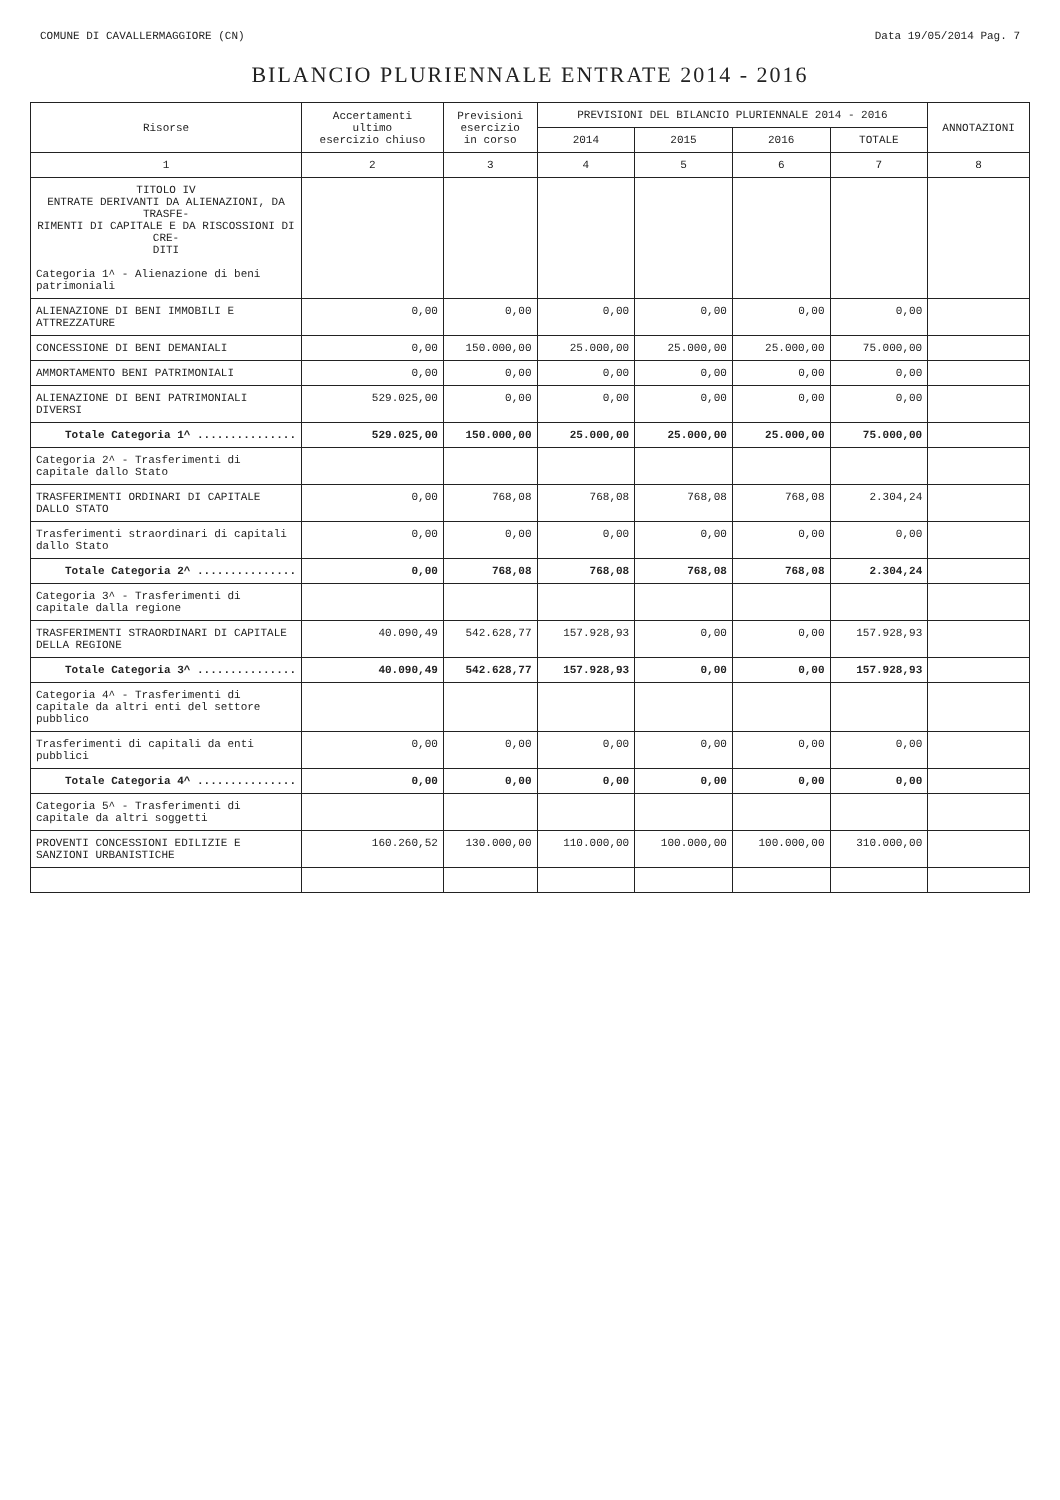COMUNE DI CAVALLERMAGGIORE (CN) Data 19/05/2014 Pag. 7
BILANCIO PLURIENNALE ENTRATE 2014 - 2016
| Risorse | Accertamenti ultimo esercizio chiuso | Previsioni esercizio in corso | PREVISIONI DEL BILANCIO PLURIENNALE 2014 - 2016 | | | | ANNOTAZIONI |
| --- | --- | --- | --- | --- | --- | --- | --- |
| | | | 2014 | 2015 | 2016 | TOTALE | |
| 1 | 2 | 3 | 4 | 5 | 6 | 7 | 8 |
| TITOLO IV ENTRATE DERIVANTI DA ALIENAZIONI, DA TRASFE- RIMENTI DI CAPITALE E DA RISCOSSIONI DI CRE- DITI Categoria 1^ - Alienazione di beni patrimoniali | | | | | | | |
| ALIENAZIONE DI BENI IMMOBILI E ATTREZZATURE | 0,00 | 0,00 | 0,00 | 0,00 | 0,00 | 0,00 | |
| CONCESSIONE DI BENI DEMANIALI | 0,00 | 150.000,00 | 25.000,00 | 25.000,00 | 25.000,00 | 75.000,00 | |
| AMMORTAMENTO BENI PATRIMONIALI | 0,00 | 0,00 | 0,00 | 0,00 | 0,00 | 0,00 | |
| ALIENAZIONE DI BENI PATRIMONIALI DIVERSI | 529.025,00 | 0,00 | 0,00 | 0,00 | 0,00 | 0,00 | |
| Totale Categoria 1^ ............... | 529.025,00 | 150.000,00 | 25.000,00 | 25.000,00 | 25.000,00 | 75.000,00 | |
| Categoria 2^ - Trasferimenti di capitale dallo Stato | | | | | | | |
| TRASFERIMENTI ORDINARI DI CAPITALE DALLO STATO | 0,00 | 768,08 | 768,08 | 768,08 | 768,08 | 2.304,24 | |
| Trasferimenti straordinari di capitali dallo Stato | 0,00 | 0,00 | 0,00 | 0,00 | 0,00 | 0,00 | |
| Totale Categoria 2^ ............... | 0,00 | 768,08 | 768,08 | 768,08 | 768,08 | 2.304,24 | |
| Categoria 3^ - Trasferimenti di capitale dalla regione | | | | | | | |
| TRASFERIMENTI STRAORDINARI DI CAPITALE DELLA REGIONE | 40.090,49 | 542.628,77 | 157.928,93 | 0,00 | 0,00 | 157.928,93 | |
| Totale Categoria 3^ ............... | 40.090,49 | 542.628,77 | 157.928,93 | 0,00 | 0,00 | 157.928,93 | |
| Categoria 4^ - Trasferimenti di capitale da altri enti del settore pubblico | | | | | | | |
| Trasferimenti di capitali da enti pubblici | 0,00 | 0,00 | 0,00 | 0,00 | 0,00 | 0,00 | |
| Totale Categoria 4^ ............... | 0,00 | 0,00 | 0,00 | 0,00 | 0,00 | 0,00 | |
| Categoria 5^ - Trasferimenti di capitale da altri soggetti | | | | | | | |
| PROVENTI CONCESSIONI EDILIZIE E SANZIONI URBANISTICHE | 160.260,52 | 130.000,00 | 110.000,00 | 100.000,00 | 100.000,00 | 310.000,00 | |